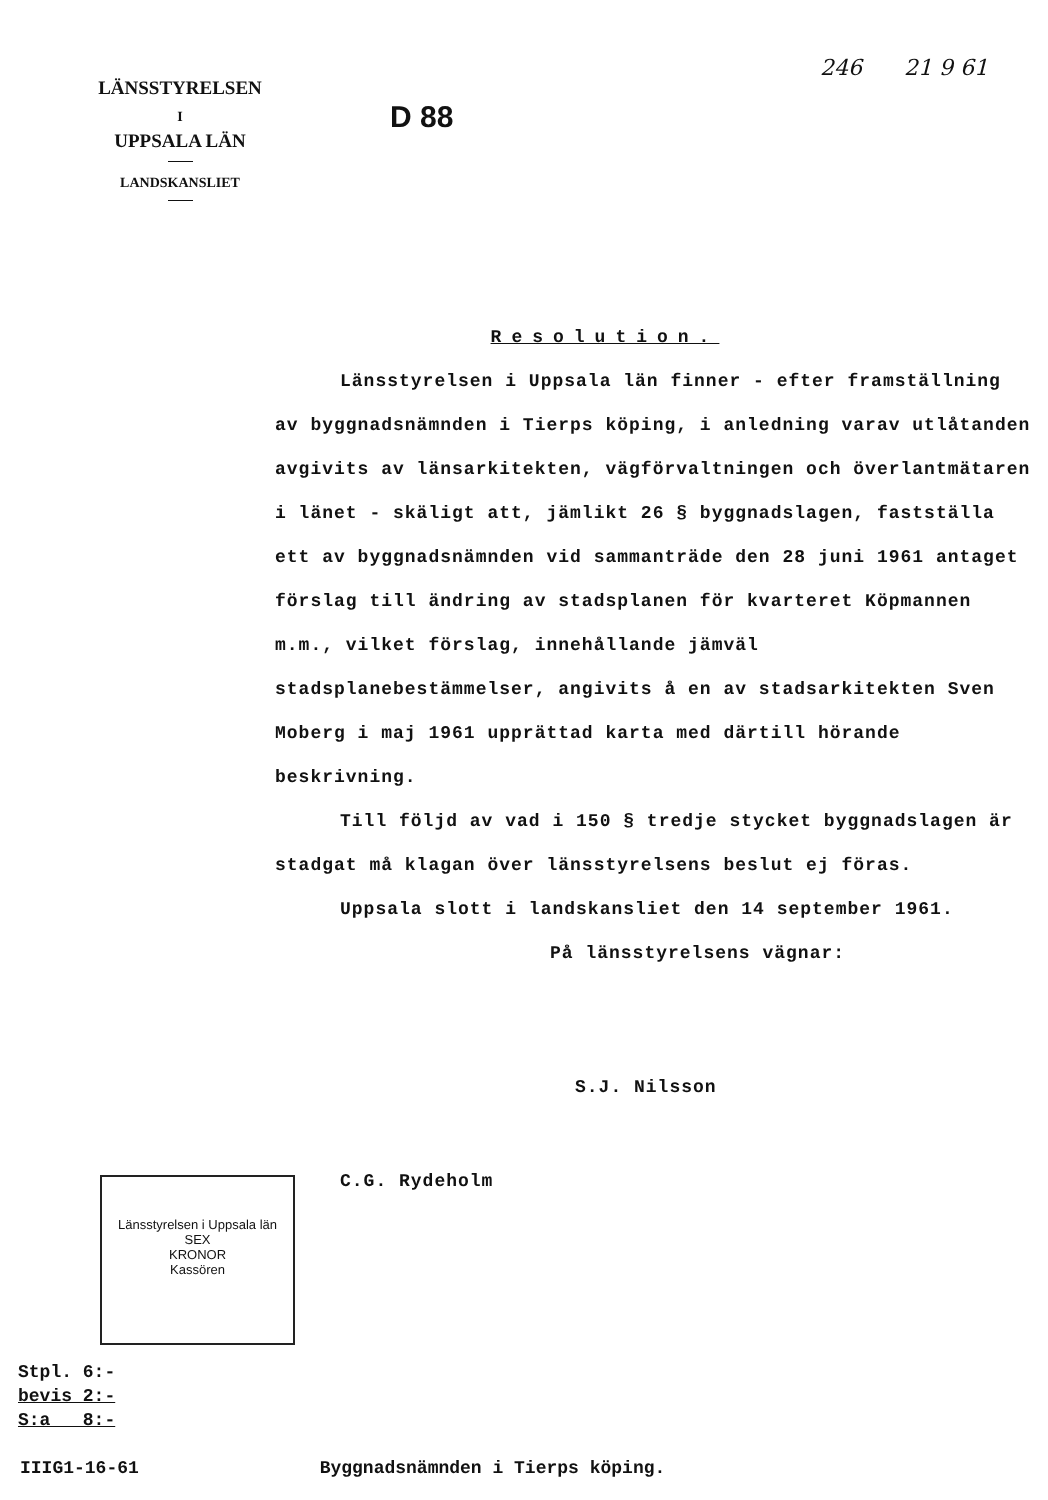LÄNSSTYRELSEN
I
UPPSALA LÄN
LANDSKANSLIET
D 88
246 21 9 61
Resolution.
Länsstyrelsen i Uppsala län finner - efter framställning av byggnadsnämnden i Tierps köping, i anledning varav utlåtanden avgivits av länsarkitekten, vägförvaltningen och överlantmätaren i länet - skäligt att, jämlikt 26 § byggnadslagen, fastställa ett av byggnadsnämnden vid sammanträde den 28 juni 1961 antaget förslag till ändring av stadsplanen för kvarteret Köpmannen m.m., vilket förslag, innehållande jämväl stadsplanebestämmelser, angivits å en av stadsarkitekten Sven Moberg i maj 1961 upprättad karta med därtill hörande beskrivning.
Till följd av vad i 150 § tredje stycket byggnadslagen är stadgat må klagan över länsstyrelsens beslut ej föras.
Uppsala slott i landskansliet den 14 september 1961.
På länsstyrelsens vägnar:
S.J. Nilsson
C.G. Rydeholm
Länsstyrelsen i Uppsala län
SEX
KRONOR
Kassören
Stpl. 6:-
bevis 2:-
S:a 8:-
IIIG1-16-61 Byggnadsnämnden i Tierps köping.